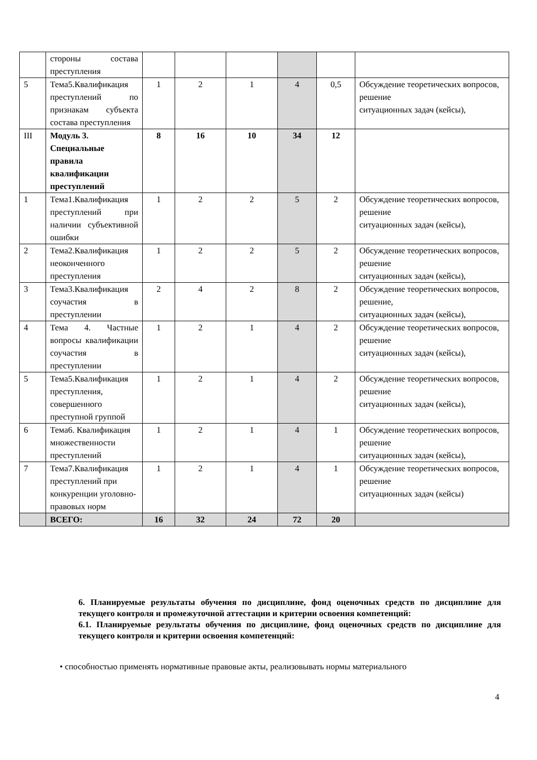| | стороны состава преступления | | | | | | |
| 5 | Тема5.Квалификация преступлений по признакам субъекта состава преступления | 1 | 2 | 1 | 4 | 0,5 | Обсуждение теоретических вопросов, решение ситуационных задач (кейсы), |
| III | Модуль 3. Специальные правила квалификации преступлений | 8 | 16 | 10 | 34 | 12 | |
| 1 | Тема1.Квалификация преступлений при наличии субъективной ошибки | 1 | 2 | 2 | 5 | 2 | Обсуждение теоретических вопросов, решение ситуационных задач (кейсы), |
| 2 | Тема2.Квалификация неоконченного преступления | 1 | 2 | 2 | 5 | 2 | Обсуждение теоретических вопросов, решение ситуационных задач (кейсы), |
| 3 | Тема3.Квалификация соучастия в преступлении | 2 | 4 | 2 | 8 | 2 | Обсуждение теоретических вопросов, решение, ситуационных задач (кейсы), |
| 4 | Тема 4. Частные вопросы квалификации соучастия в преступлении | 1 | 2 | 1 | 4 | 2 | Обсуждение теоретических вопросов, решение ситуационных задач (кейсы), |
| 5 | Тема5.Квалификация преступления, совершенного преступной группой | 1 | 2 | 1 | 4 | 2 | Обсуждение теоретических вопросов, решение ситуационных задач (кейсы), |
| 6 | Тема6. Квалификация множественности преступлений | 1 | 2 | 1 | 4 | 1 | Обсуждение теоретических вопросов, решение ситуационных задач (кейсы), |
| 7 | Тема7.Квалификация преступлений при конкуренции уголовно-правовых норм | 1 | 2 | 1 | 4 | 1 | Обсуждение теоретических вопросов, решение ситуационных задач (кейсы) |
| | ВСЕГО: | 16 | 32 | 24 | 72 | 20 | |
6. Планируемые результаты обучения по дисциплине, фонд оценочных средств по дисциплине для текущего контроля и промежуточной аттестации и критерии освоения компетенций:
6.1. Планируемые результаты обучения по дисциплине, фонд оценочных средств по дисциплине для текущего контроля и критерии освоения компетенций:
• способностью применять нормативные правовые акты, реализовывать нормы материального
4